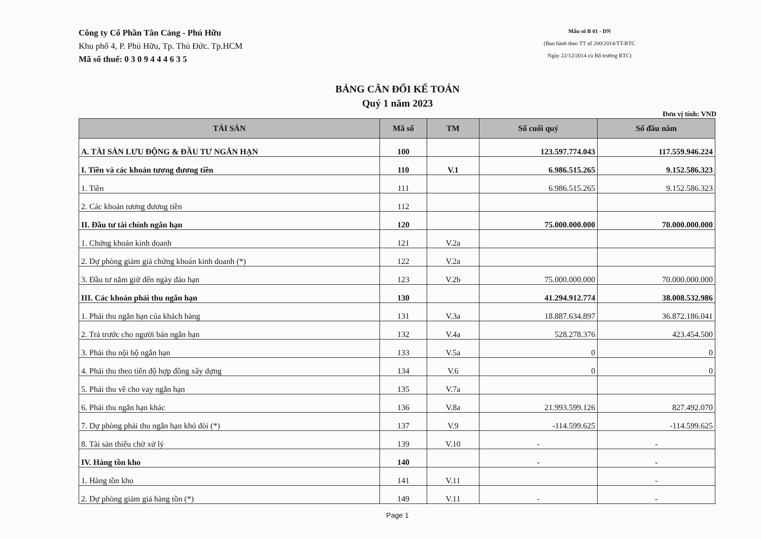Công ty Cổ Phần Tân Cảng - Phú Hữu
Khu phố 4, P. Phú Hữu, Tp. Thủ Đức. Tp.HCM
Mã số thuế: 0 3 0 9 4 4 4 6 3 5
Mẫu số B 01 - DN
(Ban hành theo TT số 200/2014/TT-BTC
Ngày 22/12/2014 củ Bộ trưởng BTC)
BẢNG CÂN ĐỐI KẾ TOÁN
Quý 1 năm 2023
Đơn vị tính: VND
| TÀI SẢN | Mã số | TM | Số cuối quý | Số đầu năm |
| --- | --- | --- | --- | --- |
| A. TÀI SẢN LƯU ĐỘNG & ĐẦU TƯ NGẮN HẠN | 100 | | 123.597.774.043 | 117.559.946.224 |
| I. Tiền và các khoản tương đương tiền | 110 | V.1 | 6.986.515.265 | 9.152.586.323 |
| 1. Tiền | 111 | | 6.986.515.265 | 9.152.586.323 |
| 2. Các khoản tương đương tiền | 112 | | | |
| II. Đầu tư tài chính ngắn hạn | 120 | | 75.000.000.000 | 70.000.000.000 |
| 1. Chứng khoán kinh doanh | 121 | V.2a | | |
| 2. Dự phòng giảm giá chứng khoán kinh doanh (*) | 122 | V.2a | | |
| 3. Đầu tư nắm giữ đến ngày đáo hạn | 123 | V.2b | 75.000.000.000 | 70.000.000.000 |
| III. Các khoản phải thu ngắn hạn | 130 | | 41.294.912.774 | 38.008.532.986 |
| 1. Phải thu ngắn hạn của khách hàng | 131 | V.3a | 18.887.634.897 | 36.872.186.041 |
| 2. Trả trước cho người bán ngắn hạn | 132 | V.4a | 528.278.376 | 423.454.500 |
| 3. Phải thu nội bộ ngắn hạn | 133 | V.5a | 0 | 0 |
| 4. Phải thu theo tiến độ hợp đồng xây dựng | 134 | V.6 | 0 | 0 |
| 5. Phải thu về cho vay ngắn hạn | 135 | V.7a | | |
| 6. Phải thu ngắn hạn khác | 136 | V.8a | 21.993.599.126 | 827.492.070 |
| 7. Dự phòng phải thu ngắn hạn khó đòi (*) | 137 | V.9 | -114.599.625 | -114.599.625 |
| 8. Tài sản thiếu chờ xử lý | 139 | V.10 | - | - |
| IV. Hàng tồn kho | 140 | | - | - |
| 1. Hàng tồn kho | 141 | V.11 | | - |
| 2. Dự phòng giảm giá hàng tồn (*) | 149 | V.11 | - | - |
Page 1